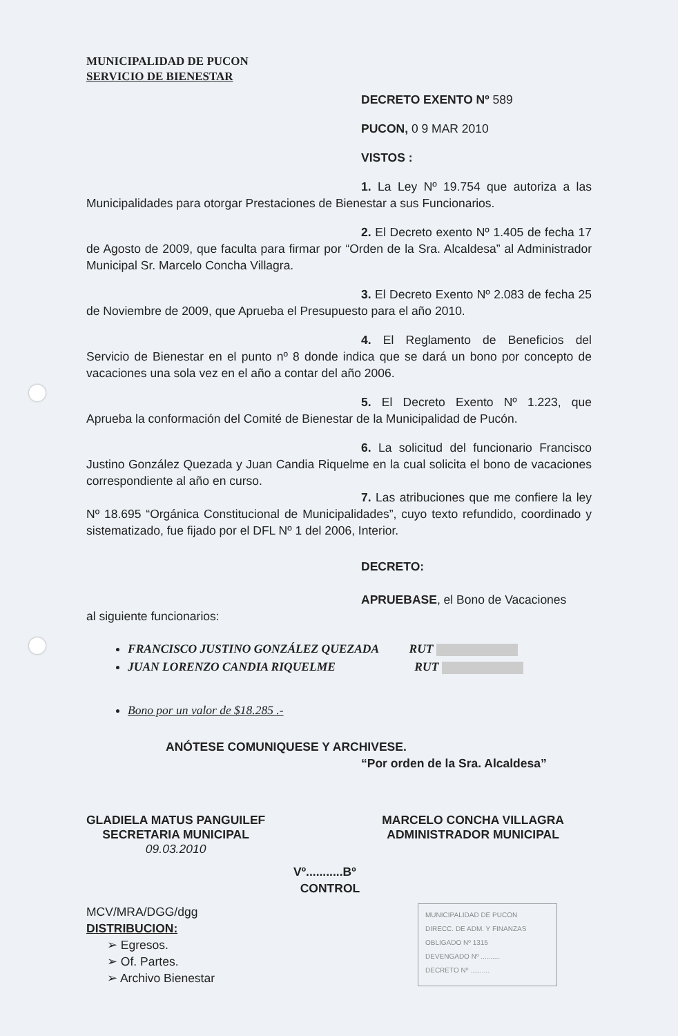MUNICIPALIDAD DE PUCON
SERVICIO DE BIENESTAR
DECRETO EXENTO Nº 589
PUCON, 0 9 MAR 2010
VISTOS :
1. La Ley Nº 19.754 que autoriza a las Municipalidades para otorgar Prestaciones de Bienestar a sus Funcionarios.
2. El Decreto exento Nº 1.405 de fecha 17 de Agosto de 2009, que faculta para firmar por “Orden de la Sra. Alcaldesa” al Administrador Municipal Sr. Marcelo Concha Villagra.
3. El Decreto Exento Nº 2.083 de fecha 25 de Noviembre de 2009, que Aprueba el Presupuesto para el año 2010.
4. El Reglamento de Beneficios del Servicio de Bienestar en el punto nº 8 donde indica que se dará un bono por concepto de vacaciones una sola vez en el año a contar del año 2006.
5. El Decreto Exento Nº 1.223, que Aprueba la conformación del Comité de Bienestar de la Municipalidad de Pucón.
6. La solicitud del funcionario Francisco Justino González Quezada y Juan Candia Riquelme en la cual solicita el bono de vacaciones correspondiente al año en curso.
7. Las atribuciones que me confiere la ley Nº 18.695 “Orgánica Constitucional de Municipalidades”, cuyo texto refundido, coordinado y sistematizado, fue fijado por el DFL Nº 1 del 2006, Interior.
DECRETO:
APRUEBASE, el Bono de Vacaciones
al siguiente funcionarios:
FRANCISCO JUSTINO GONZÁLEZ QUEZADA RUT
JUAN LORENZO CANDIA RIQUELME RUT
Bono por un valor de $18.285 .-
ANÓTESE COMUNIQUESE Y ARCHIVESE.
“Por orden de la Sra. Alcaldesa”
GLADIELA MATUS PANGUILEF
SECRETARIA MUNICIPAL
09.03.2010
MARCELO CONCHA VILLAGRA
ADMINISTRADOR MUNICIPAL
Vº...........Bº
CONTROL
MCV/MRA/DGG/dgg
DISTRIBUCION:
➢ Egresos.
➢ Of. Partes.
➢ Archivo Bienestar
MUNICIPALIDAD DE PUCON
DIRECC. DE ADM. Y FINANZAS
OBLIGADO Nº 1315
DEVENGADO Nº ..........
DECRETO Nº ..........